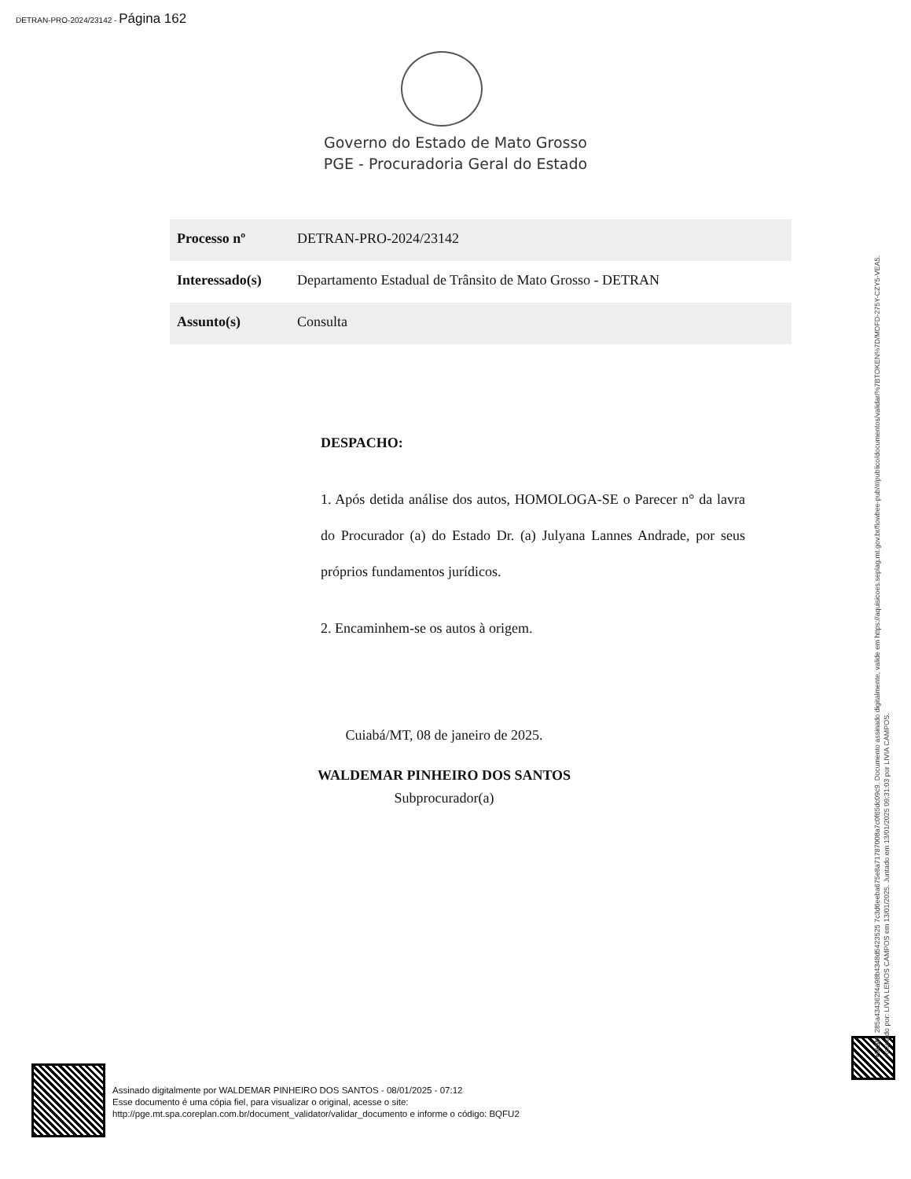DETRAN-PRO-2024/23142 - Página 162
Governo do Estado de Mato Grosso
PGE - Procuradoria Geral do Estado
| Processo nº | DETRAN-PRO-2024/23142 |
| Interessado(s) | Departamento Estadual de Trânsito de Mato Grosso - DETRAN |
| Assunto(s) | Consulta |
DESPACHO:
1. Após detida análise dos autos, HOMOLOGA-SE o Parecer n° da lavra do Procurador (a) do Estado Dr. (a) Julyana Lannes Andrade, por seus próprios fundamentos jurídicos.
2. Encaminhem-se os autos à origem.
Cuiabá/MT, 08 de janeiro de 2025.
WALDEMAR PINHEIRO DOS SANTOS
Subprocurador(a)
Assinado digitalmente por WALDEMAR PINHEIRO DOS SANTOS - 08/01/2025 - 07:12
Esse documento é uma cópia fiel, para visualizar o original, acesse o site:
http://pge.mt.spa.coreplan.com.br/document_validator/validar_documento e informe o código: BQFU2
HASH: 285a434362f4a98b4348d5423525 7c3d6eeba675e8a71787008a7c0f65dc09c9. Documento assinado digitalmente, valide em https://aquisicoes.seplag.mt.gov.br/flowbee-pub/#/publico/documentos/validar/%7BTOKEN%7D/MDFD-275Y-CZY5-VEA5.
Assinado por: LIVIA LEMOS CAMPOS em 13/01/2025. Juntado em 13/01/2025 09:31:03 por LIVIA CAMPOS.